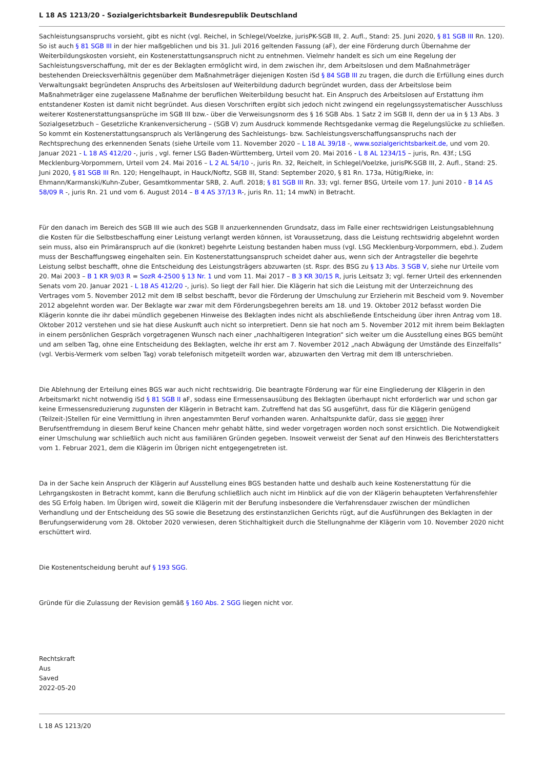L 18 AS 1213/20 - Sozialgerichtsbarkeit Bundesrepublik Deutschland
Sachleistungsanspruchs vorsieht, gibt es nicht (vgl. Reichel, in Schlegel/Voelzke, jurisPK-SGB III, 2. Aufl., Stand: 25. Juni 2020, § 81 SGB III Rn. 120). So ist auch § 81 SGB III in der hier maßgeblichen und bis 31. Juli 2016 geltenden Fassung (aF), der eine Förderung durch Übernahme der Weiterbildungskosten vorsieht, ein Kostenerstattungsanspruch nicht zu entnehmen. Vielmehr handelt es sich um eine Regelung der Sachleistungsverschaffung, mit der es der Beklagten ermöglicht wird, in dem zwischen ihr, dem Arbeitslosen und dem Maßnahmeträger bestehenden Dreiecksverhältnis gegenüber dem Maßnahmeträger diejenigen Kosten iSd § 84 SGB III zu tragen, die durch die Erfüllung eines durch Verwaltungsakt begründeten Anspruchs des Arbeitslosen auf Weiterbildung dadurch begründet wurden, dass der Arbeitslose beim Maßnahmeträger eine zugelassene Maßnahme der beruflichen Weiterbildung besucht hat. Ein Anspruch des Arbeitslosen auf Erstattung ihm entstandener Kosten ist damit nicht begründet. Aus diesen Vorschriften ergibt sich jedoch nicht zwingend ein regelungssystematischer Ausschluss weiterer Kostenerstattungsansprüche im SGB III bzw.- über die Verweisungsnorm des § 16 SGB Abs. 1 Satz 2 im SGB II, denn der ua in § 13 Abs. 3 Sozialgesetzbuch – Gesetzliche Krankenversicherung – (SGB V) zum Ausdruck kommende Rechtsgedanke vermag die Regelungslücke zu schließen. So kommt ein Kostenerstattungsanspruch als Verlängerung des Sachleistungs- bzw. Sachleistungsverschaffungsanspruchs nach der Rechtsprechung des erkennenden Senats (siehe Urteile vom 11. November 2020 – L 18 AL 39/18 -, www.sozialgerichtsbarkeit.de, und vom 20. Januar 2021 - L 18 AS 412/20 -, juris , vgl. ferner LSG Baden-Württemberg, Urteil vom 20. Mai 2016 - L 8 AL 1234/15 – juris, Rn. 43f.; LSG Mecklenburg-Vorpommern, Urteil vom 24. Mai 2016 – L 2 AL 54/10 -, juris Rn. 32, Reichelt, in Schlegel/Voelzke, jurisPK-SGB III, 2. Aufl., Stand: 25. Juni 2020, § 81 SGB III Rn. 120; Hengelhaupt, in Hauck/Noftz, SGB III, Stand: September 2020, § 81 Rn. 173a, Hütig/Rieke, in: Ehmann/Karmanski/Kuhn-Zuber, Gesamtkommentar SRB, 2. Aufl. 2018; § 81 SGB III Rn. 33; vgl. ferner BSG, Urteile vom 17. Juni 2010 - B 14 AS 58/09 R -, juris Rn. 21 und vom 6. August 2014 – B 4 AS 37/13 R-, juris Rn. 11; 14 mwN) in Betracht.
Für den danach im Bereich des SGB III wie auch des SGB II anzuerkennenden Grundsatz, dass im Falle einer rechtswidrigen Leistungsablehnung die Kosten für die Selbstbeschaffung einer Leistung verlangt werden können, ist Voraussetzung, dass die Leistung rechtswidrig abgelehnt worden sein muss, also ein Primäranspruch auf die (konkret) begehrte Leistung bestanden haben muss (vgl. LSG Mecklenburg-Vorpommern, ebd.). Zudem muss der Beschaffungsweg eingehalten sein. Ein Kostenerstattungsanspruch scheidet daher aus, wenn sich der Antragsteller die begehrte Leistung selbst beschafft, ohne die Entscheidung des Leistungsträgers abzuwarten (st. Rspr. des BSG zu § 13 Abs. 3 SGB V, siehe nur Urteile vom 20. Mai 2003 – B 1 KR 9/03 R = SozR 4-2500 § 13 Nr. 1 und vom 11. Mai 2017 – B 3 KR 30/15 R, juris Leitsatz 3; vgl. ferner Urteil des erkennenden Senats vom 20. Januar 2021 - L 18 AS 412/20 -, juris). So liegt der Fall hier. Die Klägerin hat sich die Leistung mit der Unterzeichnung des Vertrages vom 5. November 2012 mit dem IB selbst beschafft, bevor die Förderung der Umschulung zur Erzieherin mit Bescheid vom 9. November 2012 abgelehnt worden war. Der Beklagte war zwar mit dem Förderungsbegehren bereits am 18. und 19. Oktober 2012 befasst worden Die Klägerin konnte die ihr dabei mündlich gegebenen Hinweise des Beklagten indes nicht als abschließende Entscheidung über ihren Antrag vom 18. Oktober 2012 verstehen und sie hat diese Auskunft auch nicht so interpretiert. Denn sie hat noch am 5. November 2012 mit ihrem beim Beklagten in einem persönlichen Gespräch vorgetragenen Wunsch nach einer „nachhaltigeren Integration“ sich weiter um die Ausstellung eines BGS bemüht und am selben Tag, ohne eine Entscheidung des Beklagten, welche ihr erst am 7. November 2012 „nach Abwägung der Umstände des Einzelfalls“ (vgl. Verbis-Vermerk vom selben Tag) vorab telefonisch mitgeteilt worden war, abzuwarten den Vertrag mit dem IB unterschrieben.
Die Ablehnung der Erteilung eines BGS war auch nicht rechtswidrig. Die beantragte Förderung war für eine Eingliederung der Klägerin in den Arbeitsmarkt nicht notwendig iSd § 81 SGB II aF, sodass eine Ermessensausübung des Beklagten überhaupt nicht erforderlich war und schon gar keine Ermessensreduzierung zugunsten der Klägerin in Betracht kam. Zutreffend hat das SG ausgeführt, dass für die Klägerin genügend (Teilzeit-)Stellen für eine Vermittlung in ihren angestammten Beruf vorhanden waren. Anhaltspunkte dafür, dass sie wegen ihrer Berufsentfremdung in diesem Beruf keine Chancen mehr gehabt hätte, sind weder vorgetragen worden noch sonst ersichtlich. Die Notwendigkeit einer Umschulung war schließlich auch nicht aus familiären Gründen gegeben. Insoweit verweist der Senat auf den Hinweis des Berichterstatters vom 1. Februar 2021, dem die Klägerin im Übrigen nicht entgegengetreten ist.
Da in der Sache kein Anspruch der Klägerin auf Ausstellung eines BGS bestanden hatte und deshalb auch keine Kostenerstattung für die Lehrgangskosten in Betracht kommt, kann die Berufung schließlich auch nicht im Hinblick auf die von der Klägerin behaupteten Verfahrensfehler des SG Erfolg haben. Im Übrigen wird, soweit die Klägerin mit der Berufung insbesondere die Verfahrensdauer zwischen der mündlichen Verhandlung und der Entscheidung des SG sowie die Besetzung des erstinstanzlichen Gerichts rügt, auf die Ausführungen des Beklagten in der Berufungserwiderung vom 28. Oktober 2020 verwiesen, deren Stichhaltigkeit durch die Stellungnahme der Klägerin vom 10. November 2020 nicht erschüttert wird.
Die Kostenentscheidung beruht auf § 193 SGG.
Gründe für die Zulassung der Revision gemäß § 160 Abs. 2 SGG liegen nicht vor.
Rechtskraft
Aus
Saved
2022-05-20
L 18 AS 1213/20